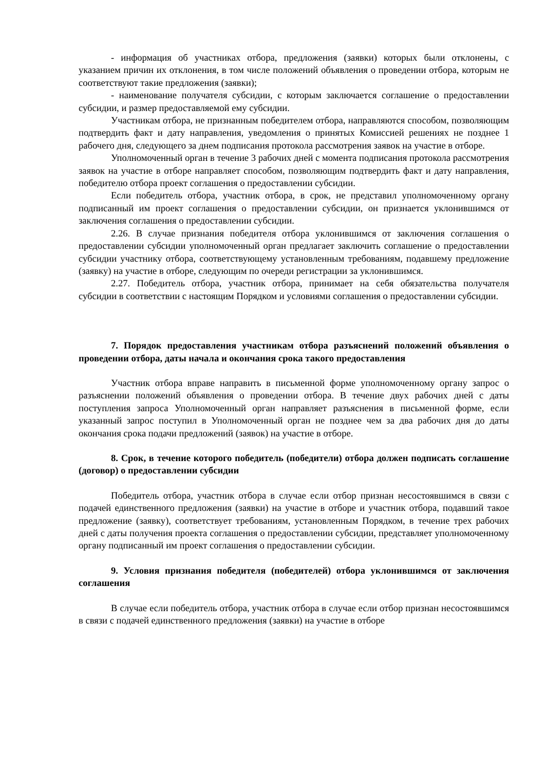- информация об участниках отбора, предложения (заявки) которых были отклонены, с указанием причин их отклонения, в том числе положений объявления о проведении отбора, которым не соответствуют такие предложения (заявки);
- наименование получателя субсидии, с которым заключается соглашение о предоставлении субсидии, и размер предоставляемой ему субсидии.
Участникам отбора, не признанным победителем отбора, направляются способом, позволяющим подтвердить факт и дату направления, уведомления о принятых Комиссией решениях не позднее 1 рабочего дня, следующего за днем подписания протокола рассмотрения заявок на участие в отборе.
Уполномоченный орган в течение 3 рабочих дней с момента подписания протокола рассмотрения заявок на участие в отборе направляет способом, позволяющим подтвердить факт и дату направления, победителю отбора проект соглашения о предоставлении субсидии.
Если победитель отбора, участник отбора, в срок, не представил уполномоченному органу подписанный им проект соглашения о предоставлении субсидии, он признается уклонившимся от заключения соглашения о предоставлении субсидии.
2.26. В случае признания победителя отбора уклонившимся от заключения соглашения о предоставлении субсидии уполномоченный орган предлагает заключить соглашение о предоставлении субсидии участнику отбора, соответствующему установленным требованиям, подавшему предложение (заявку) на участие в отборе, следующим по очереди регистрации за уклонившимся.
2.27. Победитель отбора, участник отбора, принимает на себя обязательства получателя субсидии в соответствии с настоящим Порядком и условиями соглашения о предоставлении субсидии.
7. Порядок предоставления участникам отбора разъяснений положений объявления о проведении отбора, даты начала и окончания срока такого предоставления
Участник отбора вправе направить в письменной форме уполномоченному органу запрос о разъяснении положений объявления о проведении отбора. В течение двух рабочих дней с даты поступления запроса Уполномоченный орган направляет разъяснения в письменной форме, если указанный запрос поступил в Уполномоченный орган не позднее чем за два рабочих дня до даты окончания срока подачи предложений (заявок) на участие в отборе.
8. Срок, в течение которого победитель (победители) отбора должен подписать соглашение (договор) о предоставлении субсидии
Победитель отбора, участник отбора в случае если отбор признан несостоявшимся в связи с подачей единственного предложения (заявки) на участие в отборе и участник отбора, подавший такое предложение (заявку), соответствует требованиям, установленным Порядком, в течение трех рабочих дней с даты получения проекта соглашения о предоставлении субсидии, представляет уполномоченному органу подписанный им проект соглашения о предоставлении субсидии.
9. Условия признания победителя (победителей) отбора уклонившимся от заключения соглашения
В случае если победитель отбора, участник отбора в случае если отбор признан несостоявшимся в связи с подачей единственного предложения (заявки) на участие в отборе